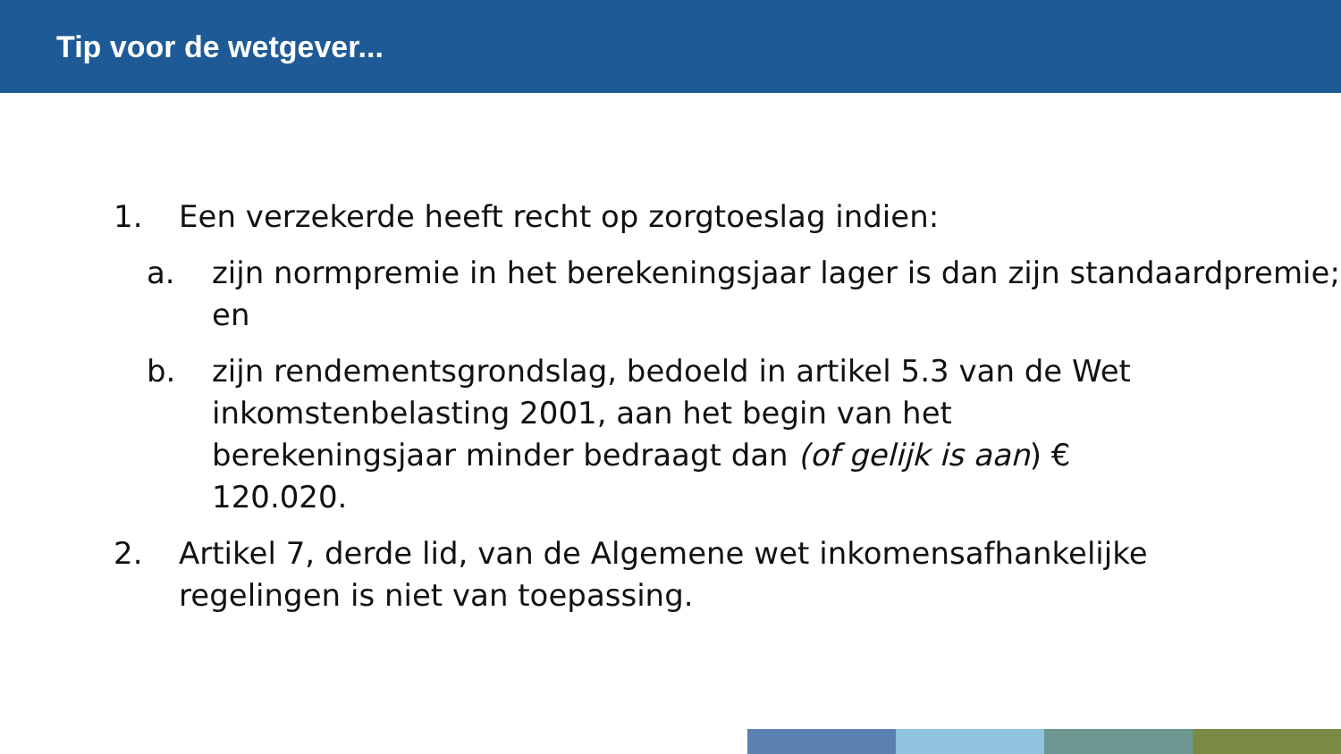Tip voor de wetgever...
1. Een verzekerde heeft recht op zorgtoeslag indien:
a. zijn normpremie in het berekeningsjaar lager is dan zijn standaardpremie; en
b. zijn rendementsgrondslag, bedoeld in artikel 5.3 van de Wet inkomstenbelasting 2001, aan het begin van het berekeningsjaar minder bedraagt dan (of gelijk is aan) € 120.020.
2. Artikel 7, derde lid, van de Algemene wet inkomensafhankelijke regelingen is niet van toepassing.